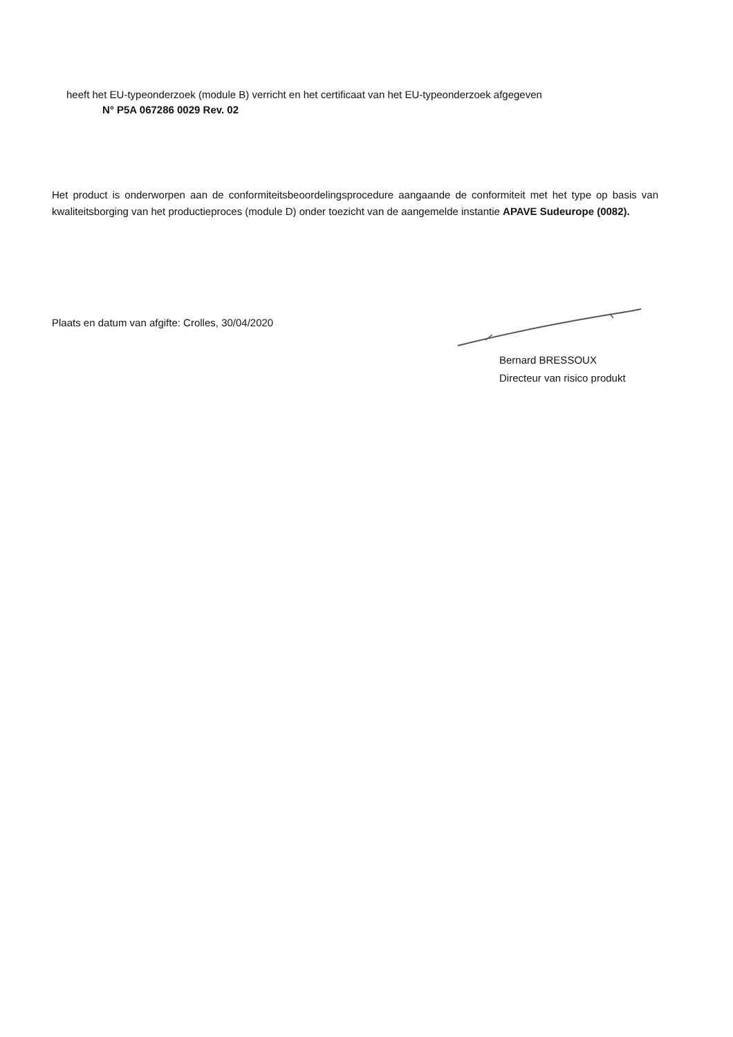heeft het EU-typeonderzoek (module B) verricht en het certificaat van het EU-typeonderzoek afgegeven
N° P5A 067286 0029 Rev. 02
Het product is onderworpen aan de conformiteitsbeoordelingsprocedure aangaande de conformiteit met het type op basis van kwaliteitsborging van het productieproces (module D) onder toezicht van de aangemelde instantie APAVE Sudeurope (0082).
Plaats en datum van afgifte: Crolles, 30/04/2020
Bernard BRESSOUX
Directeur van risico produkt